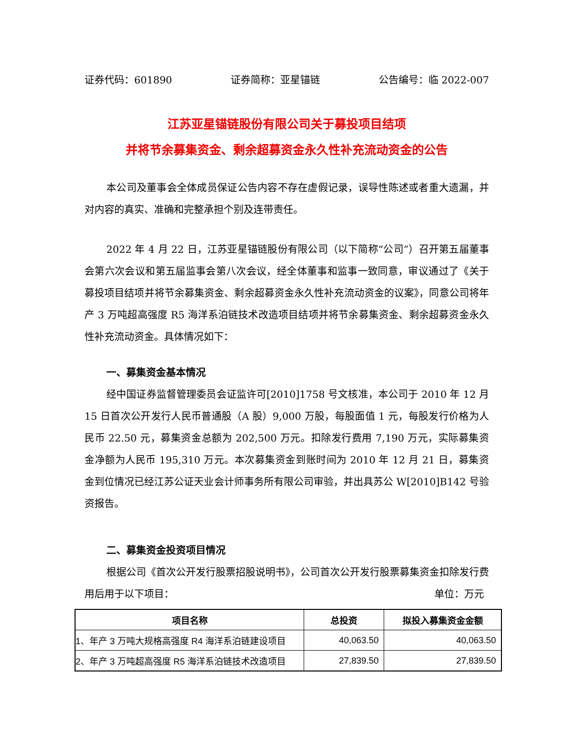证券代码：601890 证券简称：亚星锚链 公告编号：临 2022-007
江苏亚星锚链股份有限公司关于募投项目结项
并将节余募集资金、剩余超募资金永久性补充流动资金的公告
本公司及董事会全体成员保证公告内容不存在虚假记录，误导性陈述或者重大遗漏，并对内容的真实、准确和完整承担个别及连带责任。
2022 年 4 月 22 日，江苏亚星锚链股份有限公司（以下简称“公司”）召开第五届董事会第六次会议和第五届监事会第八次会议，经全体董事和监事一致同意，审议通过了《关于募投项目结项并将节余募集资金、剩余超募资金永久性补充流动资金的议案》，同意公司将年产 3 万吨超高强度 R5 海洋系泊链技术改造项目结项并将节余募集资金、剩余超募资金永久性补充流动资金。具体情况如下：
一、募集资金基本情况
经中国证券监督管理委员会证监许可[2010]1758 号文核准，本公司于 2010 年 12 月 15 日首次公开发行人民币普通股（A 股）9,000 万股，每股面值 1 元，每股发行价格为人民币 22.50 元，募集资金总额为 202,500 万元。扣除发行费用 7,190 万元，实际募集资金净额为人民币 195,310 万元。本次募集资金到账时间为 2010 年 12 月 21 日，募集资金到位情况已经江苏公证天业会计师事务所有限公司审验，并出具苏公 W[2010]B142 号验资报告。
二、募集资金投资项目情况
根据公司《首次公开发行股票招股说明书》，公司首次公开发行股票募集资金扣除发行费用后用于以下项目： 单位：万元
| 项目名称 | 总投资 | 拟投入募集资金金额 |
| --- | --- | --- |
| 1、年产 3 万吨大规格高强度 R4 海洋系泊链建设项目 | 40,063.50 | 40,063.50 |
| 2、年产 3 万吨超高强度 R5 海洋系泊链技术改造项目 | 27,839.50 | 27,839.50 |